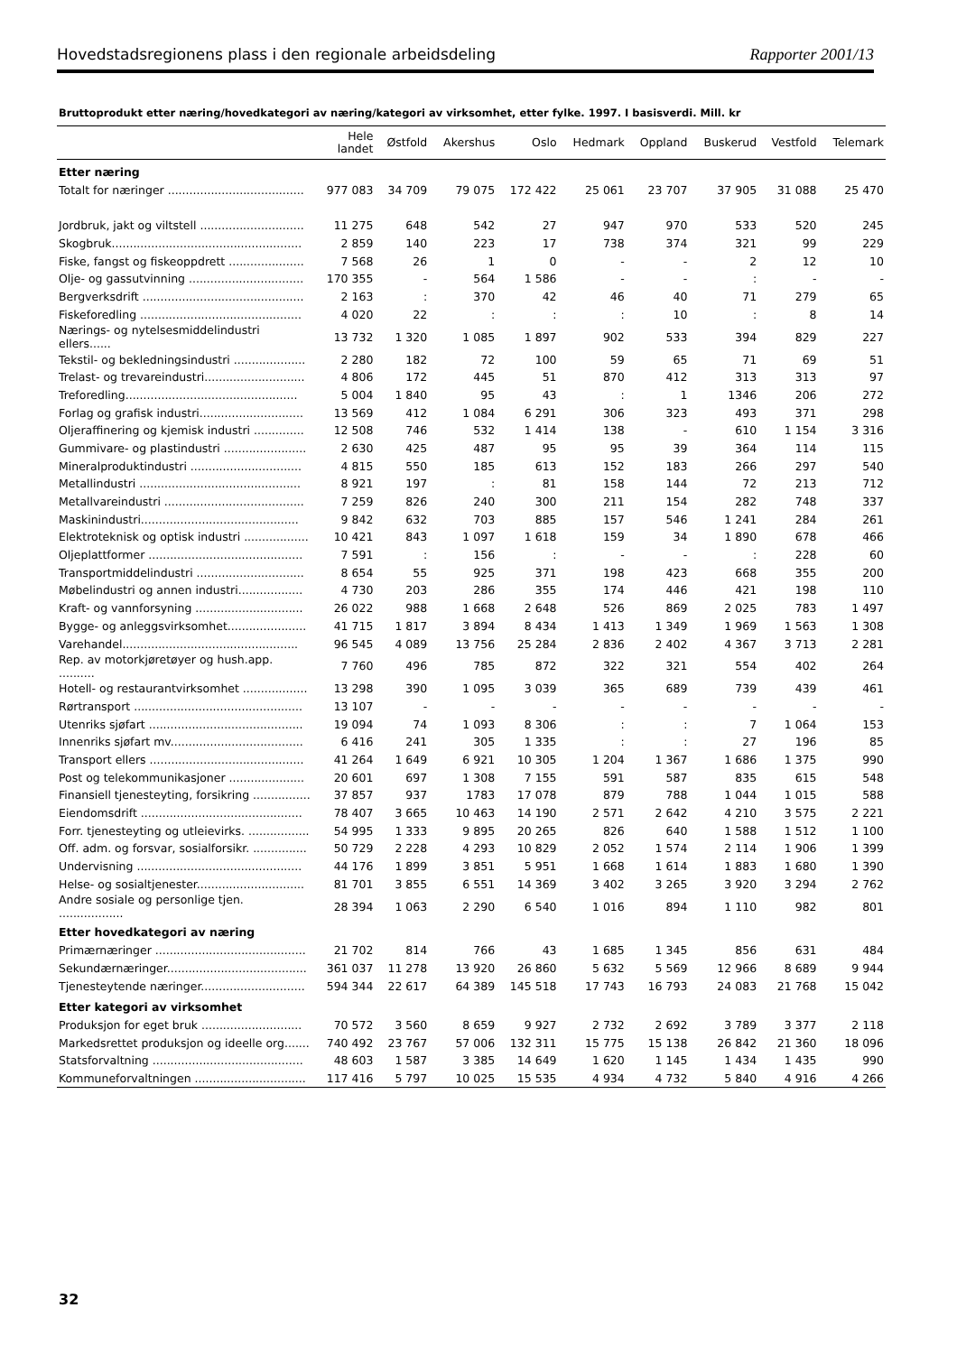Hovedstadsregionens plass i den regionale arbeidsdeling Rapporter 2001/13
Bruttoprodukt etter næring/hovedkategori av næring/kategori av virksomhet, etter fylke. 1997. I basisverdi. Mill. kr
| | Hele landet | Østfold | Akershus | Oslo | Hedmark | Oppland | Buskerud | Vestfold | Telemark |
| --- | --- | --- | --- | --- | --- | --- | --- | --- | --- |
| Etter næring | | | | | | | | | |
| Totalt for næringer ...................................... | 977 083 | 34 709 | 79 075 | 172 422 | 25 061 | 23 707 | 37 905 | 31 088 | 25 470 |
| Jordbruk, jakt og viltstell ............................. | 11 275 | 648 | 542 | 27 | 947 | 970 | 533 | 520 | 245 |
| Skogbruk..................................................... | 2 859 | 140 | 223 | 17 | 738 | 374 | 321 | 99 | 229 |
| Fiske, fangst og fiskeoppdrett ..................... | 7 568 | 26 | 1 | 0 | - | - | 2 | 12 | 10 |
| Olje- og gassutvinning ................................ | 170 355 | - | 564 | 1 586 | - | - | : | - | - |
| Bergverksdrift ............................................. | 2 163 | : | 370 | 42 | 46 | 40 | 71 | 279 | 65 |
| Fiskeforedling ............................................. | 4 020 | 22 | : | : | : | 10 | : | 8 | 14 |
| Nærings- og nytelsesmiddelindustri ellers...... | 13 732 | 1 320 | 1 085 | 1 897 | 902 | 533 | 394 | 829 | 227 |
| Tekstil- og bekledningsindustri .................... | 2 280 | 182 | 72 | 100 | 59 | 65 | 71 | 69 | 51 |
| Trelast- og trevareindustri............................ | 4 806 | 172 | 445 | 51 | 870 | 412 | 313 | 313 | 97 |
| Treforedling................................................ | 5 004 | 1 840 | 95 | 43 | : | 1 | 1346 | 206 | 272 |
| Forlag og grafisk industri............................. | 13 569 | 412 | 1 084 | 6 291 | 306 | 323 | 493 | 371 | 298 |
| Oljeraffinering og kjemisk industri .............. | 12 508 | 746 | 532 | 1 414 | 138 | - | 610 | 1 154 | 3 316 |
| Gummivare- og plastindustri ....................... | 2 630 | 425 | 487 | 95 | 95 | 39 | 364 | 114 | 115 |
| Mineralproduktindustri ............................... | 4 815 | 550 | 185 | 613 | 152 | 183 | 266 | 297 | 540 |
| Metallindustri ............................................. | 8 921 | 197 | : | 81 | 158 | 144 | 72 | 213 | 712 |
| Metallvareindustri ....................................... | 7 259 | 826 | 240 | 300 | 211 | 154 | 282 | 748 | 337 |
| Maskinindustri............................................ | 9 842 | 632 | 703 | 885 | 157 | 546 | 1 241 | 284 | 261 |
| Elektroteknisk og optisk industri .................. | 10 421 | 843 | 1 097 | 1 618 | 159 | 34 | 1 890 | 678 | 466 |
| Oljeplattformer ........................................... | 7 591 | : | 156 | : | - | - | : | 228 | 60 |
| Transportmiddelindustri .............................. | 8 654 | 55 | 925 | 371 | 198 | 423 | 668 | 355 | 200 |
| Møbelindustri og annen industri.................. | 4 730 | 203 | 286 | 355 | 174 | 446 | 421 | 198 | 110 |
| Kraft- og vannforsyning .............................. | 26 022 | 988 | 1 668 | 2 648 | 526 | 869 | 2 025 | 783 | 1 497 |
| Bygge- og anleggsvirksomhet...................... | 41 715 | 1 817 | 3 894 | 8 434 | 1 413 | 1 349 | 1 969 | 1 563 | 1 308 |
| Varehandel................................................. | 96 545 | 4 089 | 13 756 | 25 284 | 2 836 | 2 402 | 4 367 | 3 713 | 2 281 |
| Rep. av motorkjøretøyer og hush.app. .......... | 7 760 | 496 | 785 | 872 | 322 | 321 | 554 | 402 | 264 |
| Hotell- og restaurantvirksomhet .................. | 13 298 | 390 | 1 095 | 3 039 | 365 | 689 | 739 | 439 | 461 |
| Rørtransport ............................................... | 13 107 | - | - | - | - | - | - | - | - |
| Utenriks sjøfart ........................................... | 19 094 | 74 | 1 093 | 8 306 | : | : | 7 | 1 064 | 153 |
| Innenriks sjøfart mv..................................... | 6 416 | 241 | 305 | 1 335 | : | : | 27 | 196 | 85 |
| Transport ellers ........................................... | 41 264 | 1 649 | 6 921 | 10 305 | 1 204 | 1 367 | 1 686 | 1 375 | 990 |
| Post og telekommunikasjoner ..................... | 20 601 | 697 | 1 308 | 7 155 | 591 | 587 | 835 | 615 | 548 |
| Finansiell tjenesteyting, forsikring ................ | 37 857 | 937 | 1783 | 17 078 | 879 | 788 | 1 044 | 1 015 | 588 |
| Eiendomsdrift ............................................. | 78 407 | 3 665 | 10 463 | 14 190 | 2 571 | 2 642 | 4 210 | 3 575 | 2 221 |
| Forr. tjenesteyting og utleievirks. ................. | 54 995 | 1 333 | 9 895 | 20 265 | 826 | 640 | 1 588 | 1 512 | 1 100 |
| Off. adm. og forsvar, sosialforsikr. ............... | 50 729 | 2 228 | 4 293 | 10 829 | 2 052 | 1 574 | 2 114 | 1 906 | 1 399 |
| Undervisning .............................................. | 44 176 | 1 899 | 3 851 | 5 951 | 1 668 | 1 614 | 1 883 | 1 680 | 1 390 |
| Helse- og sosialtjenester.............................. | 81 701 | 3 855 | 6 551 | 14 369 | 3 402 | 3 265 | 3 920 | 3 294 | 2 762 |
| Andre sosiale og personlige tjen. .................. | 28 394 | 1 063 | 2 290 | 6 540 | 1 016 | 894 | 1 110 | 982 | 801 |
| Etter hovedkategori av næring | | | | | | | | | |
| Primærnæringer .......................................... | 21 702 | 814 | 766 | 43 | 1 685 | 1 345 | 856 | 631 | 484 |
| Sekundærnæringer....................................... | 361 037 | 11 278 | 13 920 | 26 860 | 5 632 | 5 569 | 12 966 | 8 689 | 9 944 |
| Tjenesteytende næringer............................. | 594 344 | 22 617 | 64 389 | 145 518 | 17 743 | 16 793 | 24 083 | 21 768 | 15 042 |
| Etter kategori av virksomhet | | | | | | | | | |
| Produksjon for eget bruk ............................ | 70 572 | 3 560 | 8 659 | 9 927 | 2 732 | 2 692 | 3 789 | 3 377 | 2 118 |
| Markedsrettet produksjon og ideelle org....... | 740 492 | 23 767 | 57 006 | 132 311 | 15 775 | 15 138 | 26 842 | 21 360 | 18 096 |
| Statsforvaltning .......................................... | 48 603 | 1 587 | 3 385 | 14 649 | 1 620 | 1 145 | 1 434 | 1 435 | 990 |
| Kommuneforvaltningen ............................... | 117 416 | 5 797 | 10 025 | 15 535 | 4 934 | 4 732 | 5 840 | 4 916 | 4 266 |
32